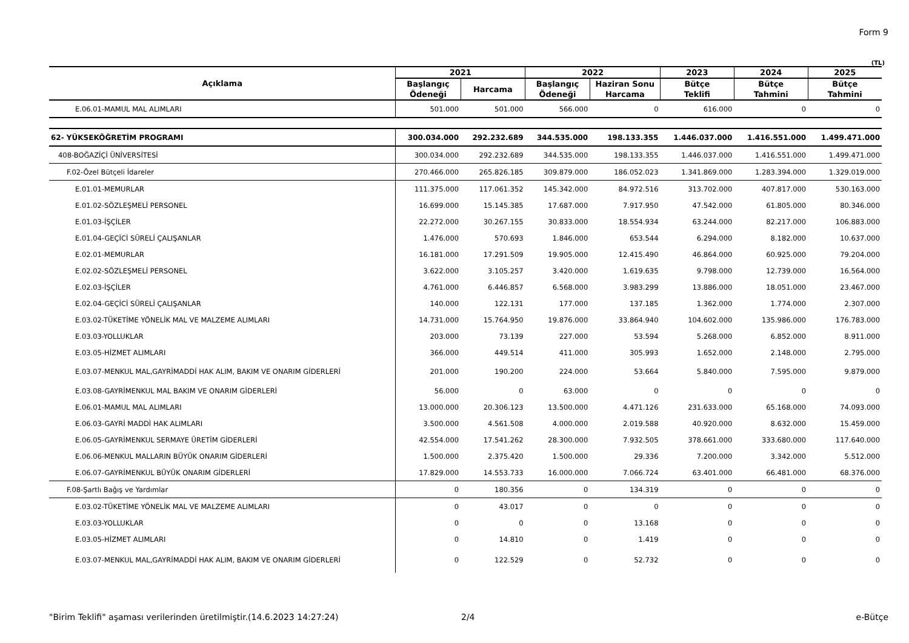Form 9
(TL)
| Açıklama | 2021 | | 2022 | | 2023 | 2024 | 2025 |
| --- | --- | --- | --- | --- | --- | --- | --- |
| | Başlangıç Ödeneği | Harcama | Başlangıç Ödeneği | Haziran Sonu Harcama | Bütçe Teklifi | Bütçe Tahmini | Bütçe Tahmini |
| E.06.01-MAMUL MAL ALIMLARI | 501.000 | 501.000 | 566.000 | 0 | 616.000 | 0 | 0 |
| 62- YÜKSEKÖĞRETİM PROGRAMI | 300.034.000 | 292.232.689 | 344.535.000 | 198.133.355 | 1.446.037.000 | 1.416.551.000 | 1.499.471.000 |
| 408-BOĞAZİÇİ ÜNİVERSİTESİ | 300.034.000 | 292.232.689 | 344.535.000 | 198.133.355 | 1.446.037.000 | 1.416.551.000 | 1.499.471.000 |
| F.02-Özel Bütçeli İdareler | 270.466.000 | 265.826.185 | 309.879.000 | 186.052.023 | 1.341.869.000 | 1.283.394.000 | 1.329.019.000 |
| E.01.01-MEMURLAR | 111.375.000 | 117.061.352 | 145.342.000 | 84.972.516 | 313.702.000 | 407.817.000 | 530.163.000 |
| E.01.02-SÖZLEŞMELİ PERSONEL | 16.699.000 | 15.145.385 | 17.687.000 | 7.917.950 | 47.542.000 | 61.805.000 | 80.346.000 |
| E.01.03-İŞÇİLER | 22.272.000 | 30.267.155 | 30.833.000 | 18.554.934 | 63.244.000 | 82.217.000 | 106.883.000 |
| E.01.04-GEÇİCİ SÜRELİ ÇALIŞANLAR | 1.476.000 | 570.693 | 1.846.000 | 653.544 | 6.294.000 | 8.182.000 | 10.637.000 |
| E.02.01-MEMURLAR | 16.181.000 | 17.291.509 | 19.905.000 | 12.415.490 | 46.864.000 | 60.925.000 | 79.204.000 |
| E.02.02-SÖZLEŞMELİ PERSONEL | 3.622.000 | 3.105.257 | 3.420.000 | 1.619.635 | 9.798.000 | 12.739.000 | 16.564.000 |
| E.02.03-İŞÇİLER | 4.761.000 | 6.446.857 | 6.568.000 | 3.983.299 | 13.886.000 | 18.051.000 | 23.467.000 |
| E.02.04-GEÇİCİ SÜRELİ ÇALIŞANLAR | 140.000 | 122.131 | 177.000 | 137.185 | 1.362.000 | 1.774.000 | 2.307.000 |
| E.03.02-TÜKETİME YÖNELİK MAL VE MALZEME ALIMLARI | 14.731.000 | 15.764.950 | 19.876.000 | 33.864.940 | 104.602.000 | 135.986.000 | 176.783.000 |
| E.03.03-YOLLUKLAR | 203.000 | 73.139 | 227.000 | 53.594 | 5.268.000 | 6.852.000 | 8.911.000 |
| E.03.05-HİZMET ALIMLARI | 366.000 | 449.514 | 411.000 | 305.993 | 1.652.000 | 2.148.000 | 2.795.000 |
| E.03.07-MENKUL MAL,GAYRİMADDİ HAK ALIM, BAKIM VE ONARIM GİDERLERİ | 201.000 | 190.200 | 224.000 | 53.664 | 5.840.000 | 7.595.000 | 9.879.000 |
| E.03.08-GAYRİMENKUL MAL BAKIM VE ONARIM GİDERLERİ | 56.000 | 0 | 63.000 | 0 | 0 | 0 | 0 |
| E.06.01-MAMUL MAL ALIMLARI | 13.000.000 | 20.306.123 | 13.500.000 | 4.471.126 | 231.633.000 | 65.168.000 | 74.093.000 |
| E.06.03-GAYRİ MADDİ HAK ALIMLARI | 3.500.000 | 4.561.508 | 4.000.000 | 2.019.588 | 40.920.000 | 8.632.000 | 15.459.000 |
| E.06.05-GAYRİMENKUL SERMAYE ÜRETİM GİDERLERİ | 42.554.000 | 17.541.262 | 28.300.000 | 7.932.505 | 378.661.000 | 333.680.000 | 117.640.000 |
| E.06.06-MENKUL MALLARIN BÜYÜK ONARIM GİDERLERİ | 1.500.000 | 2.375.420 | 1.500.000 | 29.336 | 7.200.000 | 3.342.000 | 5.512.000 |
| E.06.07-GAYRİMENKUL BÜYÜK ONARIM GİDERLERİ | 17.829.000 | 14.553.733 | 16.000.000 | 7.066.724 | 63.401.000 | 66.481.000 | 68.376.000 |
| F.08-Şartlı Bağış ve Yardımlar | 0 | 180.356 | 0 | 134.319 | 0 | 0 | 0 |
| E.03.02-TÜKETİME YÖNELİK MAL VE MALZEME ALIMLARI | 0 | 43.017 | 0 | 0 | 0 | 0 | 0 |
| E.03.03-YOLLUKLAR | 0 | 0 | 0 | 13.168 | 0 | 0 | 0 |
| E.03.05-HİZMET ALIMLARI | 0 | 14.810 | 0 | 1.419 | 0 | 0 | 0 |
| E.03.07-MENKUL MAL,GAYRİMADDİ HAK ALIM, BAKIM VE ONARIM GİDERLERİ | 0 | 122.529 | 0 | 52.732 | 0 | 0 | 0 |
"Birim Teklifi" aşaması verilerinden üretilmiştir.(14.6.2023 14:27:24) 2/4 e-Bütçe